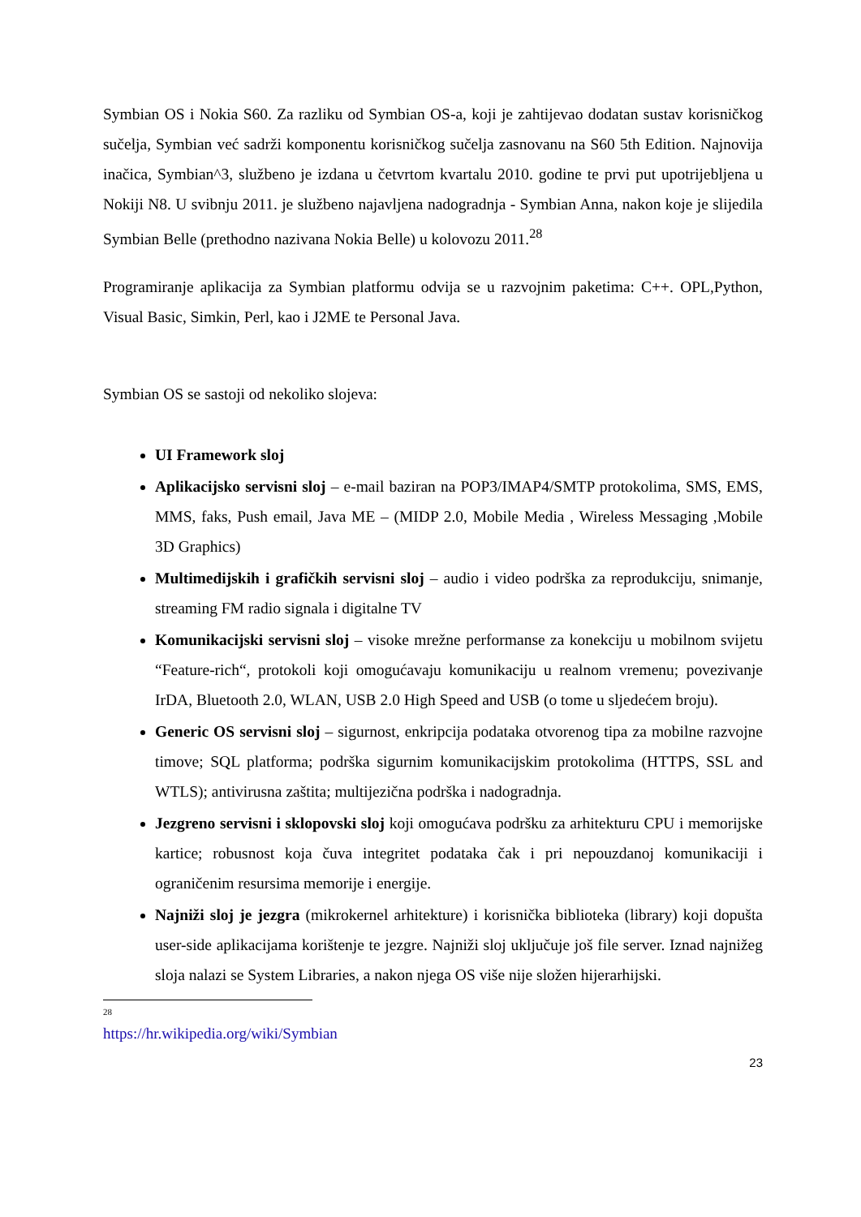Symbian OS i Nokia S60. Za razliku od Symbian OS-a, koji je zahtijevao dodatan sustav korisničkog sučelja, Symbian već sadrži komponentu korisničkog sučelja zasnovanu na S60 5th Edition. Najnovija inačica, Symbian^3, službeno je izdana u četvrtom kvartalu 2010. godine te prvi put upotrijebljena u Nokiji N8. U svibnju 2011. je službeno najavljena nadogradnja - Symbian Anna, nakon koje je slijedila Symbian Belle (prethodno nazivana Nokia Belle) u kolovozu 2011.<sup>28</sup>
Programiranje aplikacija za Symbian platformu odvija se u razvojnim paketima: C++. OPL,Python, Visual Basic, Simkin, Perl, kao i J2ME te Personal Java.
Symbian OS se sastoji od nekoliko slojeva:
UI Framework sloj
Aplikacijsko servisni sloj – e-mail baziran na POP3/IMAP4/SMTP protokolima, SMS, EMS, MMS, faks, Push email, Java ME – (MIDP 2.0, Mobile Media , Wireless Messaging ,Mobile 3D Graphics)
Multimedijskih i grafičkih servisni sloj – audio i video podrška za reprodukciju, snimanje, streaming FM radio signala i digitalne TV
Komunikacijski servisni sloj – visoke mrežne performanse za konekciju u mobilnom svijetu “Feature-rich“, protokoli koji omogućavaju komunikaciju u realnom vremenu; povezivanje IrDA, Bluetooth 2.0, WLAN, USB 2.0 High Speed and USB (o tome u sljedećem broju).
Generic OS servisni sloj – sigurnost, enkripcija podataka otvorenog tipa za mobilne razvojne timove; SQL platforma; podrška sigurnim komunikacijskim protokolima (HTTPS, SSL and WTLS); antivirusna zaštita; multijezična podrška i nadogradnja.
Jezgreno servisni i sklopovski sloj koji omogućava podršku za arhitekturu CPU i memorijske kartice; robusnost koja čuva integritet podataka čak i pri nepouzdanoj komunikaciji i ograničenim resursima memorije i energije.
Najniži sloj je jezgra (mikrokernel arhitekture) i korisnička biblioteka (library) koji dopušta user-side aplikacijama korištenje te jezgre. Najniži sloj uključuje još file server. Iznad najnižeg sloja nalazi se System Libraries, a nakon njega OS više nije složen hijerarhijski.
<sup>28</sup> https://hr.wikipedia.org/wiki/Symbian
23